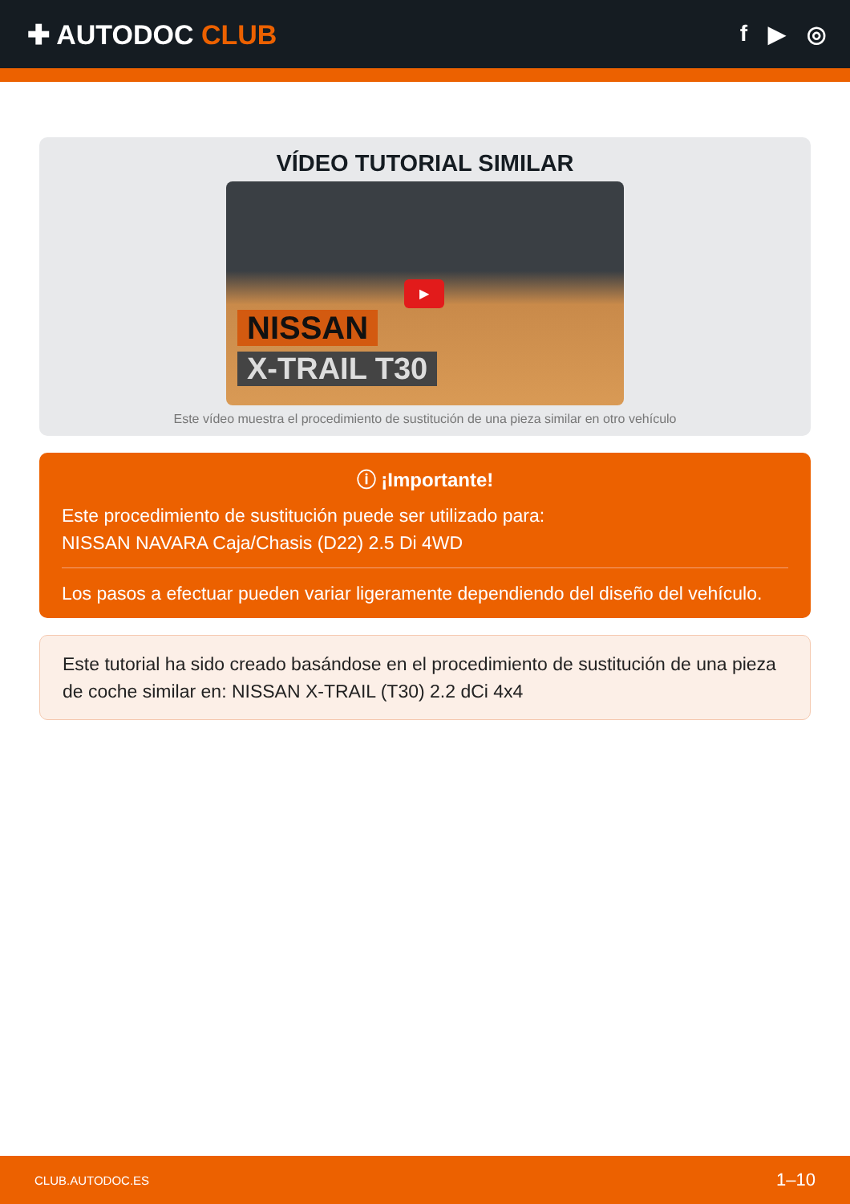✚ AUTODOC CLUB
f ▶ ◎
VÍDEO TUTORIAL SIMILAR
▶
NISSAN
X-TRAIL T30
Este vídeo muestra el procedimiento de sustitución de una pieza similar en otro vehículo
ⓘ ¡Importante!
Este procedimiento de sustitución puede ser utilizado para:
NISSAN NAVARA Caja/Chasis (D22) 2.5 Di 4WD
Los pasos a efectuar pueden variar ligeramente dependiendo del diseño del vehículo.
Este tutorial ha sido creado basándose en el procedimiento de sustitución de una pieza de coche similar en: NISSAN X-TRAIL (T30) 2.2 dCi 4x4
CLUB.AUTODOC.ES 1–10